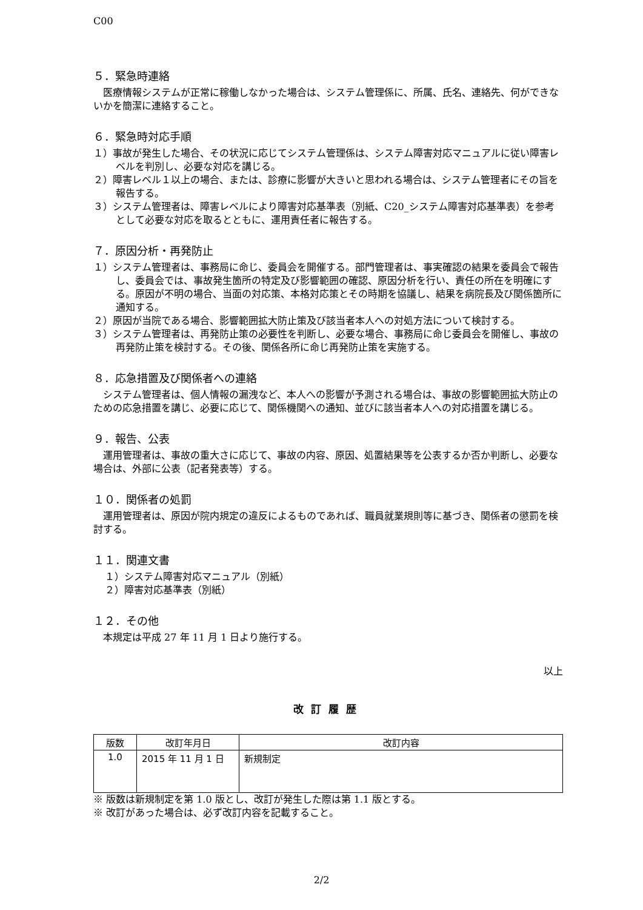C00
５．緊急時連絡
医療情報システムが正常に稼働しなかった場合は、システム管理係に、所属、氏名、連絡先、何ができないかを簡潔に連絡すること。
６．緊急時対応手順
１）事故が発生した場合、その状況に応じてシステム管理係は、システム障害対応マニュアルに従い障害レベルを判別し、必要な対応を講じる。
２）障害レベル１以上の場合、または、診療に影響が大きいと思われる場合は、システム管理者にその旨を報告する。
３）システム管理者は、障害レベルにより障害対応基準表（別紙、C20_システム障害対応基準表）を参考として必要な対応を取るとともに、運用責任者に報告する。
７．原因分析・再発防止
１）システム管理者は、事務局に命じ、委員会を開催する。部門管理者は、事実確認の結果を委員会で報告し、委員会では、事故発生箇所の特定及び影響範囲の確認、原因分析を行い、責任の所在を明確にする。原因が不明の場合、当面の対応策、本格対応策とその時期を協議し、結果を病院長及び関係箇所に通知する。
２）原因が当院である場合、影響範囲拡大防止策及び該当者本人への対処方法について検討する。
３）システム管理者は、再発防止策の必要性を判断し、必要な場合、事務局に命じ委員会を開催し、事故の再発防止策を検討する。その後、関係各所に命じ再発防止策を実施する。
８．応急措置及び関係者への連絡
システム管理者は、個人情報の漏洩など、本人への影響が予測される場合は、事故の影響範囲拡大防止のための応急措置を講じ、必要に応じて、関係機関への通知、並びに該当者本人への対応措置を講じる。
９．報告、公表
運用管理者は、事故の重大さに応じて、事故の内容、原因、処置結果等を公表するか否か判断し、必要な場合は、外部に公表（記者発表等）する。
１０．関係者の処罰
運用管理者は、原因が院内規定の違反によるものであれば、職員就業規則等に基づき、関係者の懲罰を検討する。
１１．関連文書
１）システム障害対応マニュアル（別紙）
２）障害対応基準表（別紙）
１２．その他
本規定は平成 27 年 11 月 1 日より施行する。
以上
改訂履歴
| 版数 | 改訂年月日 | 改訂内容 |
| --- | --- | --- |
| 1.0 | 2015 年 11 月 1 日 | 新規制定 |
※ 版数は新規制定を第 1.0 版とし、改訂が発生した際は第 1.1 版とする。
※ 改訂があった場合は、必ず改訂内容を記載すること。
2/2